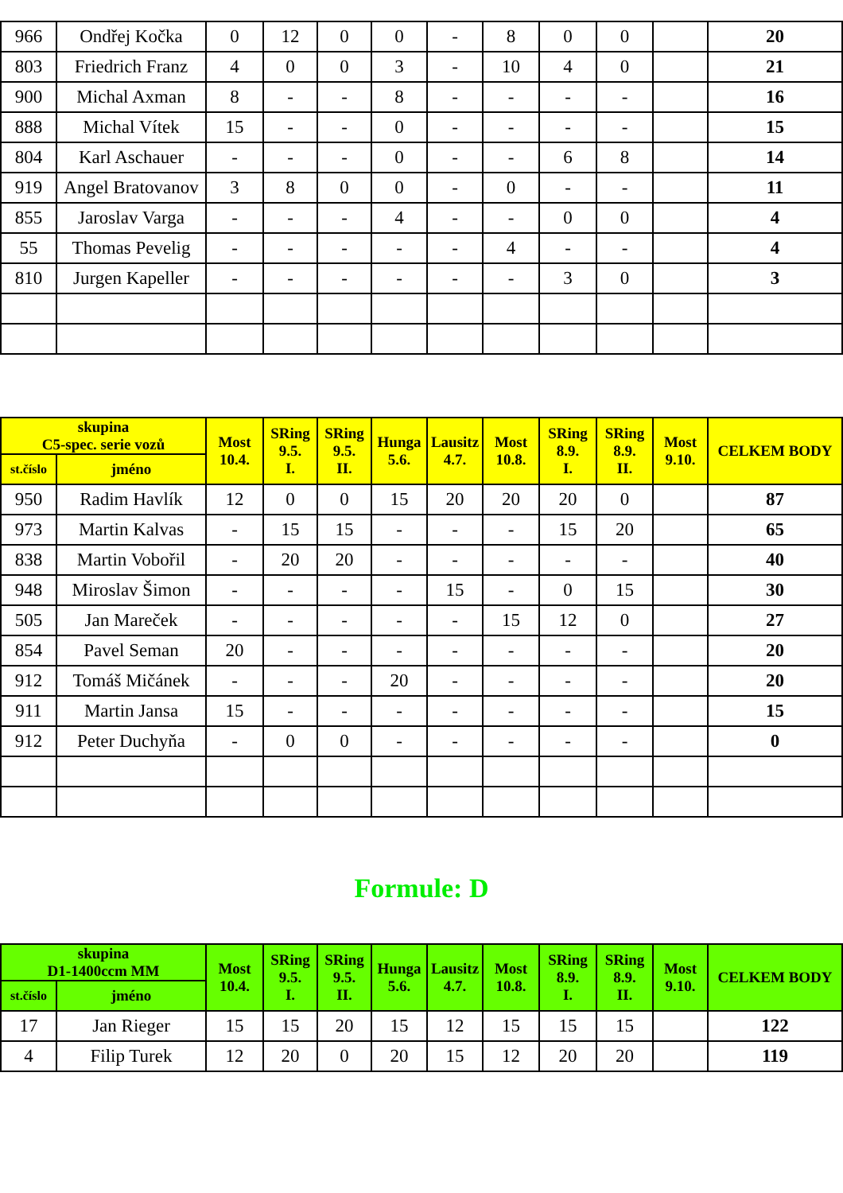| 966 | Ondřej Kočka | 0 | 12 | 0 | 0 | - | 8 | 0 | 0 | | 20 |
| 803 | Friedrich Franz | 4 | 0 | 0 | 3 | - | 10 | 4 | 0 | | 21 |
| 900 | Michal Axman | 8 | - | - | 8 | - | - | - | - | | 16 |
| 888 | Michal Vítek | 15 | - | - | 0 | - | - | - | - | | 15 |
| 804 | Karl Aschauer | - | - | - | 0 | - | - | 6 | 8 | | 14 |
| 919 | Angel Bratovanov | 3 | 8 | 0 | 0 | - | 0 | - | - | | 11 |
| 855 | Jaroslav Varga | - | - | - | 4 | - | - | 0 | 0 | | 4 |
| 55 | Thomas Pevelig | - | - | - | - | - | 4 | - | - | | 4 |
| 810 | Jurgen Kapeller | - | - | - | - | - | - | 3 | 0 | | 3 |
| skupina C5-spec. serie vozů | | Most 10.4. | SRing 9.5. I. | SRing 9.5. II. | Hunga 5.6. | Lausitz 4.7. | Most 10.8. | SRing 8.9. I. | SRing 8.9. II. | Most 9.10. | CELKEM BODY |
| --- | --- | --- | --- | --- | --- | --- | --- | --- | --- | --- | --- |
| st.číslo | jméno | | | | | | | | | | |
| 950 | Radim Havlík | 12 | 0 | 0 | 15 | 20 | 20 | 20 | 0 | | 87 |
| 973 | Martin Kalvas | - | 15 | 15 | - | - | - | 15 | 20 | | 65 |
| 838 | Martin Vobořil | - | 20 | 20 | - | - | - | - | - | | 40 |
| 948 | Miroslav Šimon | - | - | - | - | 15 | - | 0 | 15 | | 30 |
| 505 | Jan Mareček | - | - | - | - | - | 15 | 12 | 0 | | 27 |
| 854 | Pavel Seman | 20 | - | - | - | - | - | - | - | | 20 |
| 912 | Tomáš Mičánek | - | - | - | 20 | - | - | - | - | | 20 |
| 911 | Martin Jansa | 15 | - | - | - | - | - | - | - | | 15 |
| 912 | Peter Duchyňa | - | 0 | 0 | - | - | - | - | - | | 0 |
Formule: D
| skupina D1-1400ccm MM | | Most 10.4. | SRing 9.5. I. | SRing 9.5. II. | Hunga 5.6. | Lausitz 4.7. | Most 10.8. | SRing 8.9. I. | SRing 8.9. II. | Most 9.10. | CELKEM BODY |
| --- | --- | --- | --- | --- | --- | --- | --- | --- | --- | --- | --- |
| st.číslo | jméno | | | | | | | | | | |
| 17 | Jan Rieger | 15 | 15 | 20 | 15 | 12 | 15 | 15 | 15 | | 122 |
| 4 | Filip Turek | 12 | 20 | 0 | 20 | 15 | 12 | 20 | 20 | | 119 |